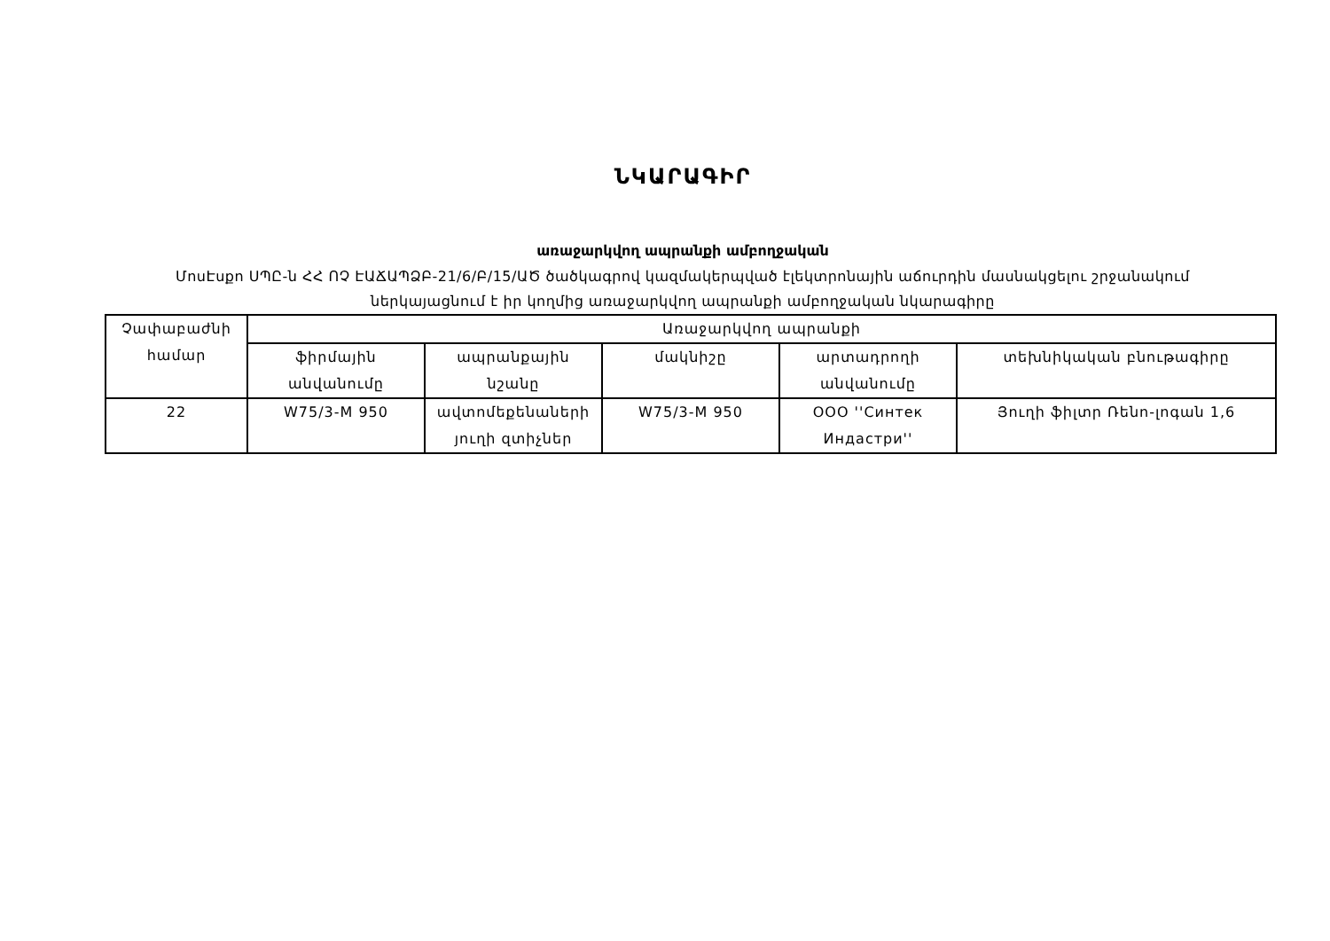ՆԿԱՐԱԳԻՐ
առաջարկվող ապրանքի ամբողջական
ՄոսԷսքո ՍՊԸ-ն ՀՀ ՈՉ ԷԱՃԱՊՁԲ-21/6/Բ/15/ԱԾ ծածկագրով կազմակերպված էլեկտրոնային աճուրդին մասնակցելու շրջանակում
ներկայացնում է իր կողմից առաջարկվող ապրանքի ամբողջական նկարագիրը
| Չափաբաժնի համար | Առաջարկվող ապրանքի | | | | |
| --- | --- | --- | --- | --- | --- |
| | ֆիրմային անվանումը | ապրանքային նշանը | մակնիշը | արտադրողի անվանումը | տեխնիկական բնութագիրը |
| 22 | W75/3-M 950 | ավտոմեքենաների յուղի զտիչներ | W75/3-M 950 | ООО ''Синтек Индастри'' | Յուղի ֆիլտր Ռենո-լոգան 1,6 |